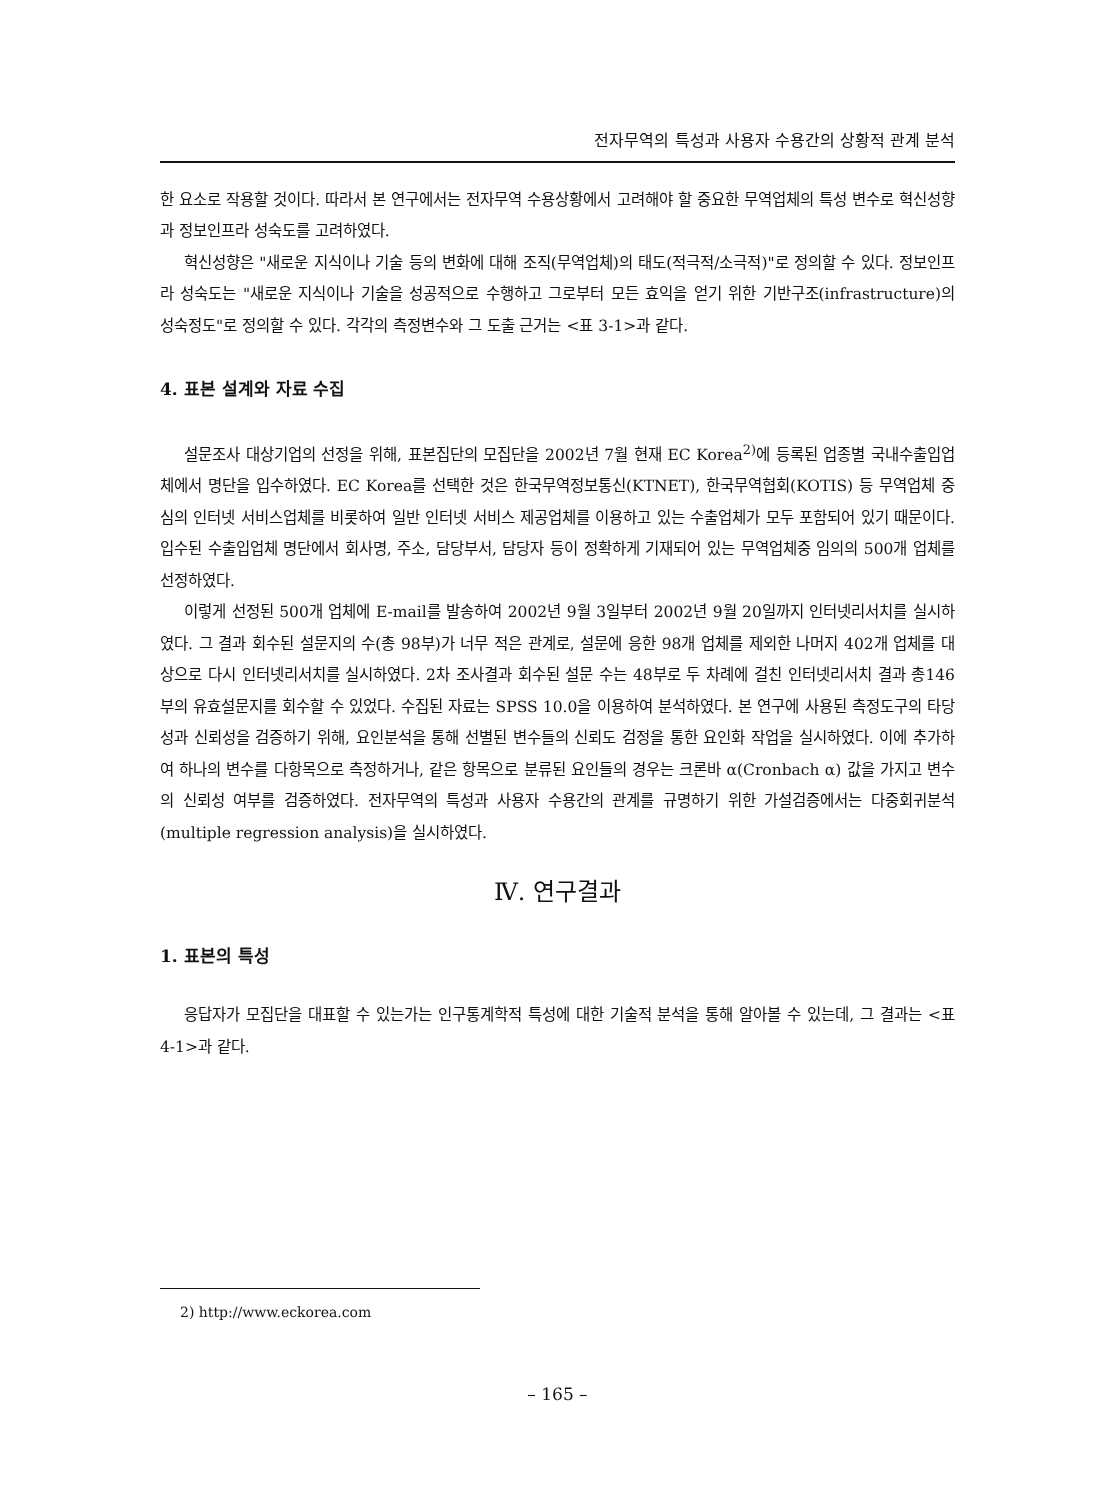전자무역의 특성과 사용자 수용간의 상황적 관계 분석
한 요소로 작용할 것이다. 따라서 본 연구에서는 전자무역 수용상황에서 고려해야 할 중요한 무역업체의 특성 변수로 혁신성향과 정보인프라 성숙도를 고려하였다.
혁신성향은 "새로운 지식이나 기술 등의 변화에 대해 조직(무역업체)의 태도(적극적/소극적)"로 정의할 수 있다. 정보인프라 성숙도는 "새로운 지식이나 기술을 성공적으로 수행하고 그로부터 모든 효익을 얻기 위한 기반구조(infrastructure)의 성숙정도"로 정의할 수 있다. 각각의 측정변수와 그 도출 근거는 <표 3-1>과 같다.
4. 표본 설계와 자료 수집
설문조사 대상기업의 선정을 위해, 표본집단의 모집단을 2002년 7월 현재 EC Korea<sup>2)</sup>에 등록된 업종별 국내수출입업체에서 명단을 입수하였다. EC Korea를 선택한 것은 한국무역정보통신(KTNET), 한국무역협회(KOTIS) 등 무역업체 중심의 인터넷 서비스업체를 비롯하여 일반 인터넷 서비스 제공업체를 이용하고 있는 수출업체가 모두 포함되어 있기 때문이다. 입수된 수출입업체 명단에서 회사명, 주소, 담당부서, 담당자 등이 정확하게 기재되어 있는 무역업체중 임의의 500개 업체를 선정하였다.
이렇게 선정된 500개 업체에 E-mail를 발송하여 2002년 9월 3일부터 2002년 9월 20일까지 인터넷리서치를 실시하였다. 그 결과 회수된 설문지의 수(총 98부)가 너무 적은 관계로, 설문에 응한 98개 업체를 제외한 나머지 402개 업체를 대상으로 다시 인터넷리서치를 실시하였다. 2차 조사결과 회수된 설문 수는 48부로 두 차례에 걸친 인터넷리서치 결과 총146부의 유효설문지를 회수할 수 있었다. 수집된 자료는 SPSS 10.0을 이용하여 분석하였다. 본 연구에 사용된 측정도구의 타당성과 신뢰성을 검증하기 위해, 요인분석을 통해 선별된 변수들의 신뢰도 검정을 통한 요인화 작업을 실시하였다. 이에 추가하여 하나의 변수를 다항목으로 측정하거나, 같은 항목으로 분류된 요인들의 경우는 크론바 α(Cronbach α) 값을 가지고 변수의 신뢰성 여부를 검증하였다. 전자무역의 특성과 사용자 수용간의 관계를 규명하기 위한 가설검증에서는 다중회귀분석(multiple regression analysis)을 실시하였다.
Ⅳ. 연구결과
1. 표본의 특성
응답자가 모집단을 대표할 수 있는가는 인구통계학적 특성에 대한 기술적 분석을 통해 알아볼 수 있는데, 그 결과는 <표 4-1>과 같다.
2) http://www.eckorea.com
– 165 –